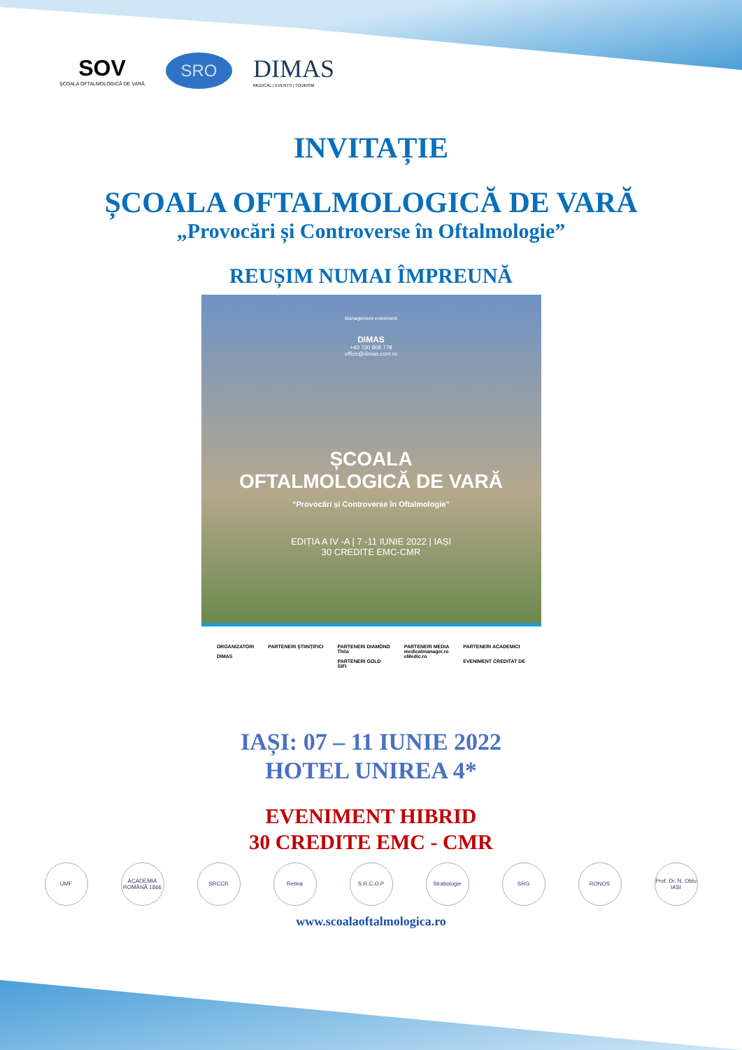SOV
ȘCOALA OFTALMOLOGICĂ DE VARĂ
SRO
DIMAS
MEDICAL | EVENTS | TOURISM
INVITAȚIE
ȘCOALA OFTALMOLOGICĂ DE VARĂ
„Provocări și Controverse în Oftalmologie”
REUȘIM NUMAI ÎMPREUNĂ
Management eveniment
DIMAS
+40 730 808 778
office@dimas.com.ro
ȘCOALA
OFTALMOLOGICĂ DE VARĂ
“Provocări și Controverse în Oftalmologie”
EDIȚIA A IV -A | 7 -11 IUNIE 2022 | IAȘI
30 CREDITE EMC-CMR
ORGANIZATORI
DIMAS
PARTENERI ȘTIINȚIFICI PARTENERI DIAMOND
Théa
PARTENERI GOLD
SIFI
PARTENERI MEDIA
medicalmanager.ro
eMedic.ro
PARTENERI ACADEMICI
EVENIMENT CREDITAT DE
IAȘI: 07 – 11 IUNIE 2022
HOTEL UNIREA 4*
EVENIMENT HIBRID
30 CREDITE EMC - CMR
UMF ACADEMIA ROMÂNĂ 1866 SRCCR Retina S.R.C.O.P Strabologie SRG RONOS Prof. Dr. N. Oblu IAȘI
www.scoalaoftalmologica.ro